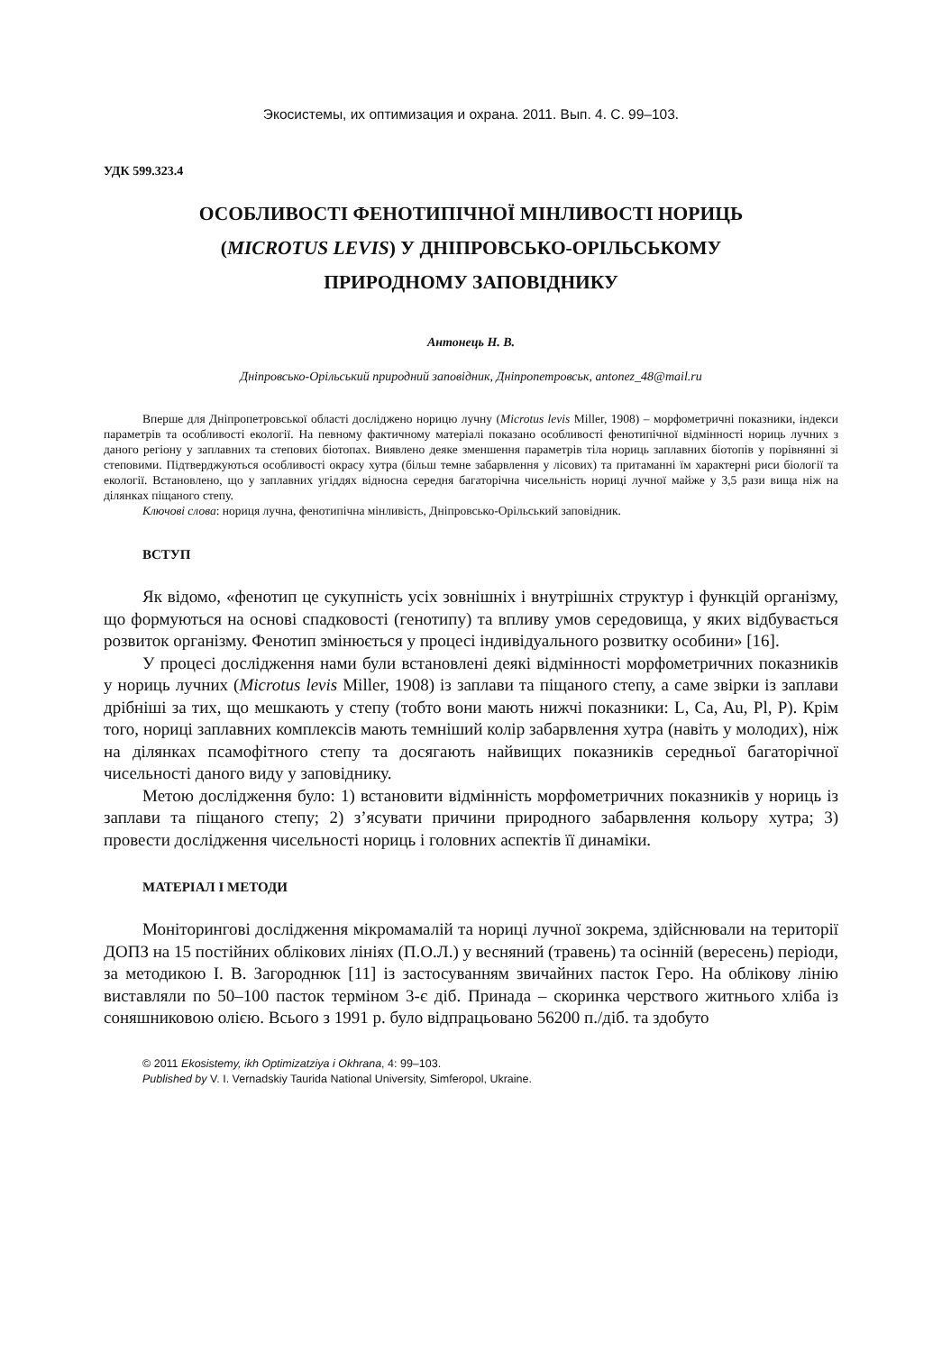Экосистемы, их оптимизация и охрана. 2011. Вып. 4. С. 99–103.
УДК 599.323.4
ОСОБЛИВОСТІ ФЕНОТИПІЧНОЇ МІНЛИВОСТІ НОРИЦЬ
(MICROTUS LEVIS) У ДНІПРОВСЬКО-ОРІЛЬСЬКОМУ
ПРИРОДНОМУ ЗАПОВІДНИКУ
Антонець Н. В.
Дніпровсько-Орільський природний заповідник, Дніпропетровськ, antonez_48@mail.ru
Вперше для Дніпропетровської області досліджено норицю лучну (Microtus levis Miller, 1908) – морфометричні показники, індекси параметрів та особливості екології. На певному фактичному матеріалі показано особливості фенотипічної відмінності нориць лучних з даного регіону у заплавних та степових біотопах. Виявлено деяке зменшення параметрів тіла нориць заплавних біотопів у порівнянні зі степовими. Підтверджуються особливості окрасу хутра (більш темне забарвлення у лісових) та притаманні їм характерні риси біології та екології. Встановлено, що у заплавних угіддях відносна середня багаторічна чисельність нориці лучної майже у 3,5 рази вища ніж на ділянках піщаного степу.
Ключові слова: нориця лучна, фенотипічна мінливість, Дніпровсько-Орільський заповідник.
ВСТУП
Як відомо, «фенотип це сукупність усіх зовнішніх і внутрішніх структур і функцій організму, що формуються на основі спадковості (генотипу) та впливу умов середовища, у яких відбувається розвиток організму. Фенотип змінюється у процесі індивідуального розвитку особини» [16].
У процесі дослідження нами були встановлені деякі відмінності морфометричних показників у нориць лучних (Microtus levis Miller, 1908) із заплави та піщаного степу, а саме звірки із заплави дрібніші за тих, що мешкають у степу (тобто вони мають нижчі показники: L, Ca, Au, Pl, P). Крім того, нориці заплавних комплексів мають темніший колір забарвлення хутра (навіть у молодих), ніж на ділянках псамофітного степу та досягають найвищих показників середньої багаторічної чисельності даного виду у заповіднику.
Метою дослідження було: 1) встановити відмінність морфометричних показників у нориць із заплави та піщаного степу; 2) з’ясувати причини природного забарвлення кольору хутра; 3) провести дослідження чисельності нориць і головних аспектів її динаміки.
МАТЕРІАЛ І МЕТОДИ
Моніторингові дослідження мікромамалій та нориці лучної зокрема, здійснювали на території ДОПЗ на 15 постійних облікових лініях (П.О.Л.) у весняний (травень) та осінній (вересень) періоди, за методикою І. В. Загороднюк [11] із застосуванням звичайних пасток Геро. На облікову лінію виставляли по 50–100 пасток терміном 3-є діб. Принада – скоринка черствого житнього хліба із соняшниковою олією. Всього з 1991 р. було відпрацьовано 56200 п./діб. та здобуто
© 2011 Ekosistemy, ikh Optimizatziya i Okhrana, 4: 99–103.
Published by V. I. Vernadskiy Taurida National University, Simferopol, Ukraine.